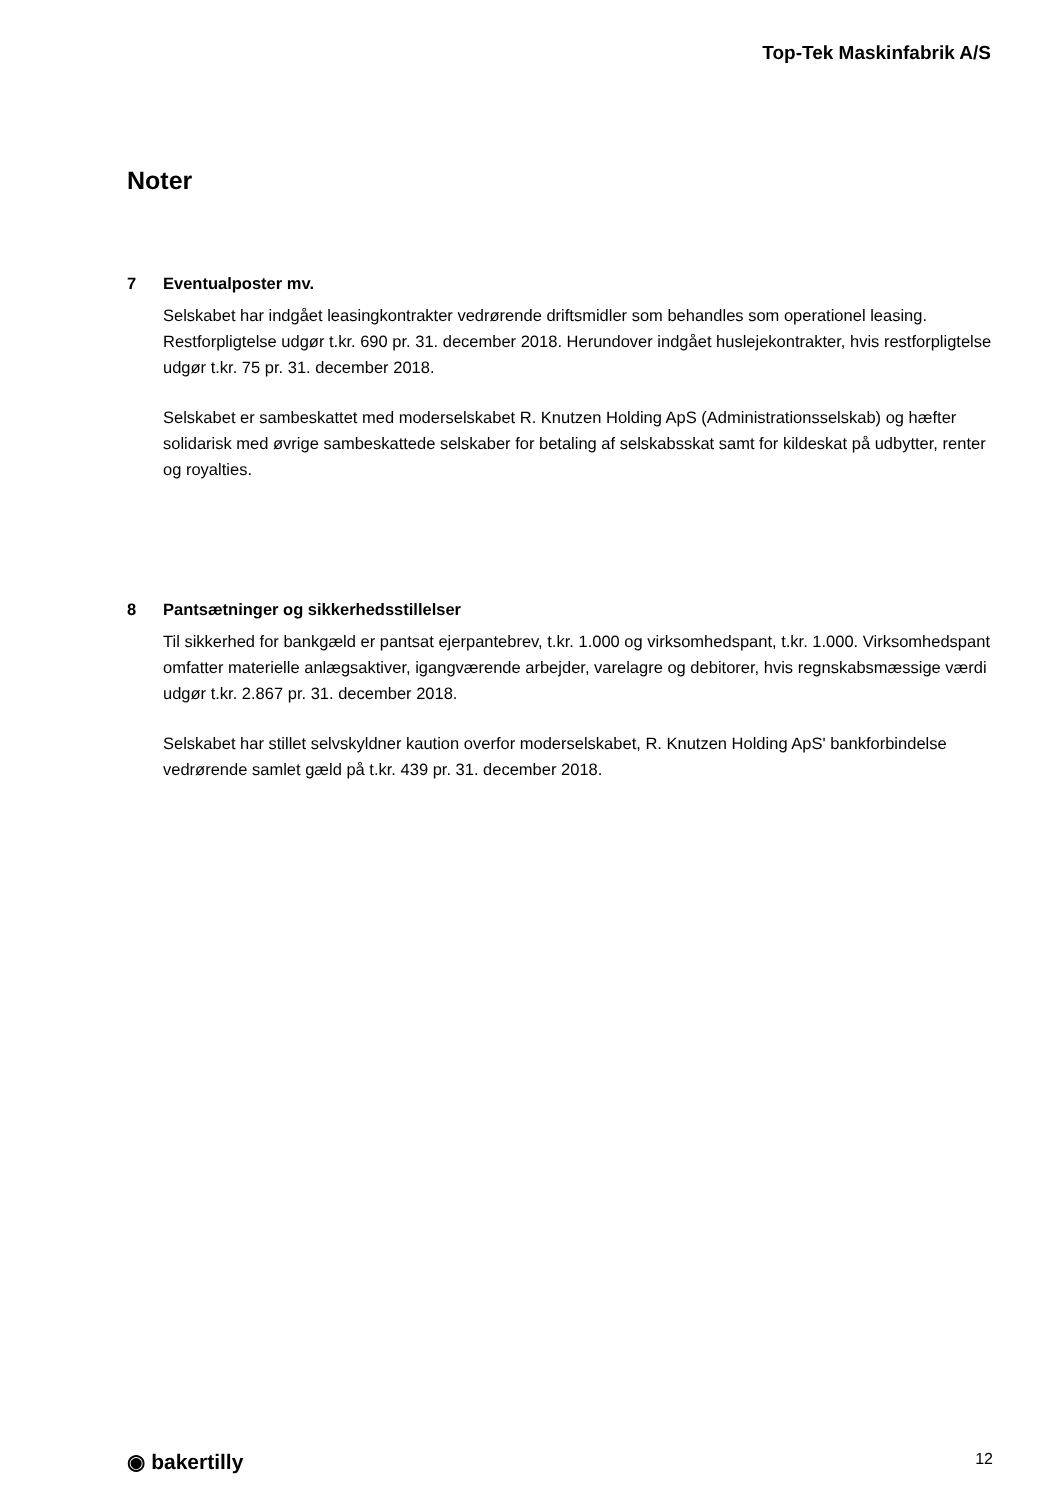Top-Tek Maskinfabrik A/S
Noter
7 Eventualposter mv.
Selskabet har indgået leasingkontrakter vedrørende driftsmidler som behandles som operationel leasing. Restforpligtelse udgør t.kr. 690 pr. 31. december 2018. Herundover indgået huslejekontrakter, hvis restforpligtelse udgør t.kr. 75 pr. 31. december 2018.
Selskabet er sambeskattet med moderselskabet R. Knutzen Holding ApS (Administrationsselskab) og hæfter solidarisk med øvrige sambeskattede selskaber for betaling af selskabsskat samt for kildeskat på udbytter, renter og royalties.
8 Pantsætninger og sikkerhedsstillelser
Til sikkerhed for bankgæld er pantsat ejerpantebrev, t.kr. 1.000 og virksomhedspant, t.kr. 1.000. Virksomhedspant omfatter materielle anlægsaktiver, igangværende arbejder, varelagre og debitorer, hvis regnskabsmæssige værdi udgør t.kr. 2.867 pr. 31. december 2018.
Selskabet har stillet selvskyldner kaution overfor moderselskabet, R. Knutzen Holding ApS' bankforbindelse vedrørende samlet gæld på t.kr. 439 pr. 31. december 2018.
◉ bakertilly
12